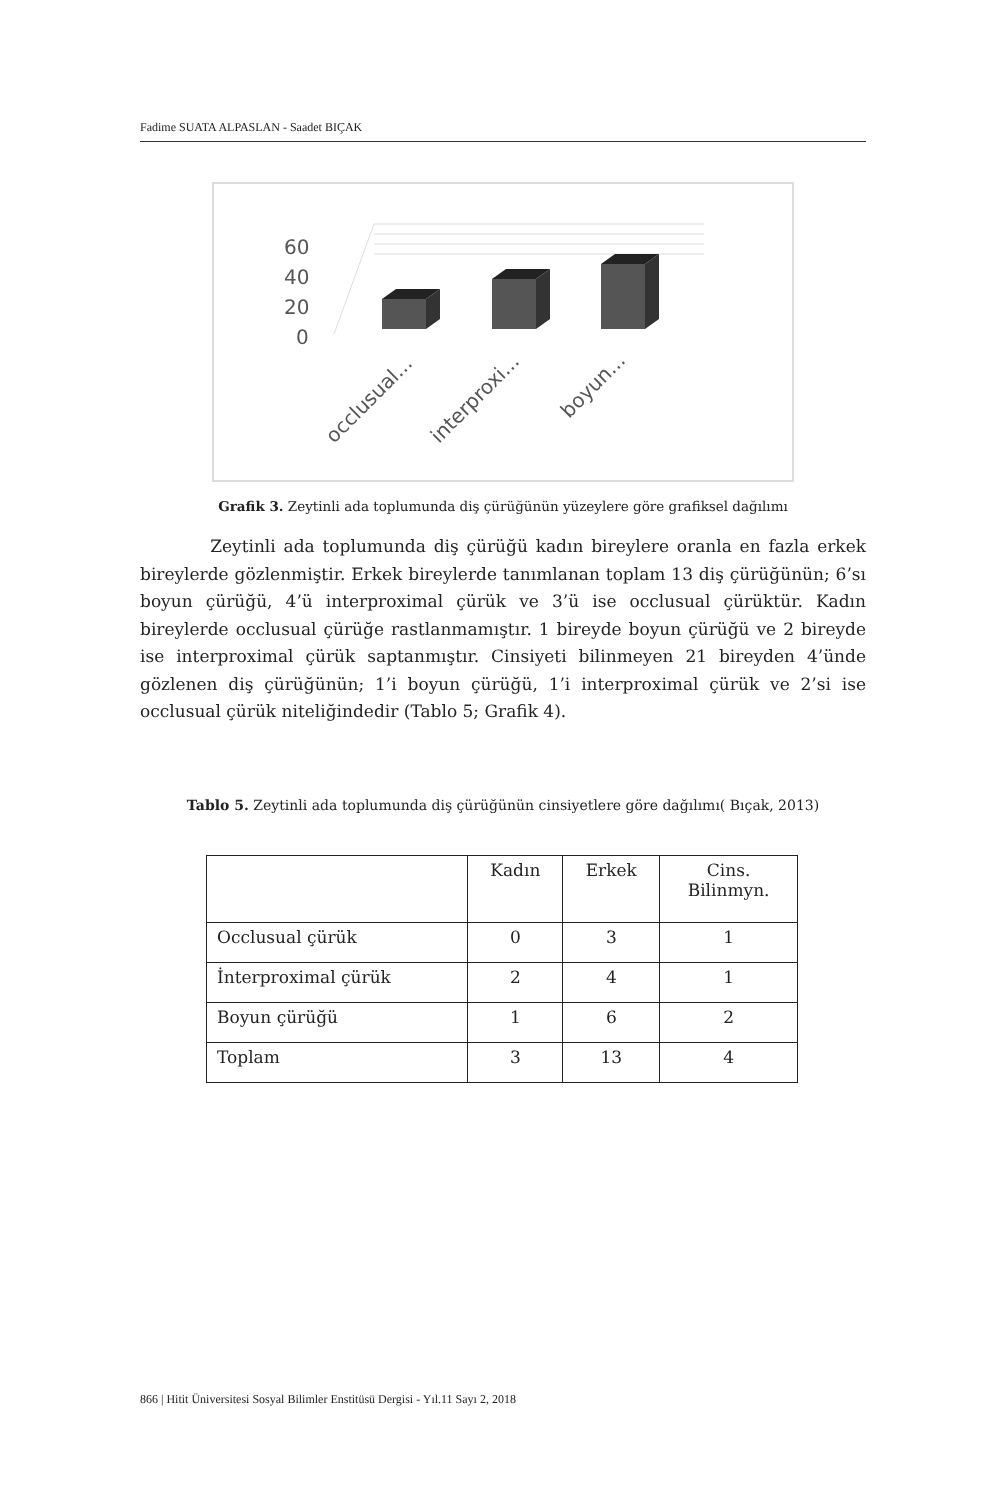Fadime SUATA ALPASLAN - Saadet BIÇAK
60
40
20
0
occlusual...
interproxi...
boyun...
Grafik 3. Zeytinli ada toplumunda diş çürüğünün yüzeylere göre grafiksel dağılımı
Zeytinli ada toplumunda diş çürüğü kadın bireylere oranla en fazla erkek bireylerde gözlenmiştir. Erkek bireylerde tanımlanan toplam 13 diş çürüğünün; 6’sı boyun çürüğü, 4’ü interproximal çürük ve 3’ü ise occlusual çürüktür. Kadın bireylerde occlusual çürüğe rastlanmamıştır. 1 bireyde boyun çürüğü ve 2 bireyde ise interproximal çürük saptanmıştır. Cinsiyeti bilinmeyen 21 bireyden 4’ünde gözlenen diş çürüğünün; 1’i boyun çürüğü, 1’i interproximal çürük ve 2’si ise occlusual çürük niteliğindedir (Tablo 5; Grafik 4).
Tablo 5. Zeytinli ada toplumunda diş çürüğünün cinsiyetlere göre dağılımı( Bıçak, 2013)
| | Kadın | Erkek | Cins. Bilinmyn. |
| --- | --- | --- | --- |
| Occlusual çürük | 0 | 3 | 1 |
| İnterproximal çürük | 2 | 4 | 1 |
| Boyun çürüğü | 1 | 6 | 2 |
| Toplam | 3 | 13 | 4 |
866 | Hitit Üniversitesi Sosyal Bilimler Enstitüsü Dergisi - Yıl.11 Sayı 2, 2018